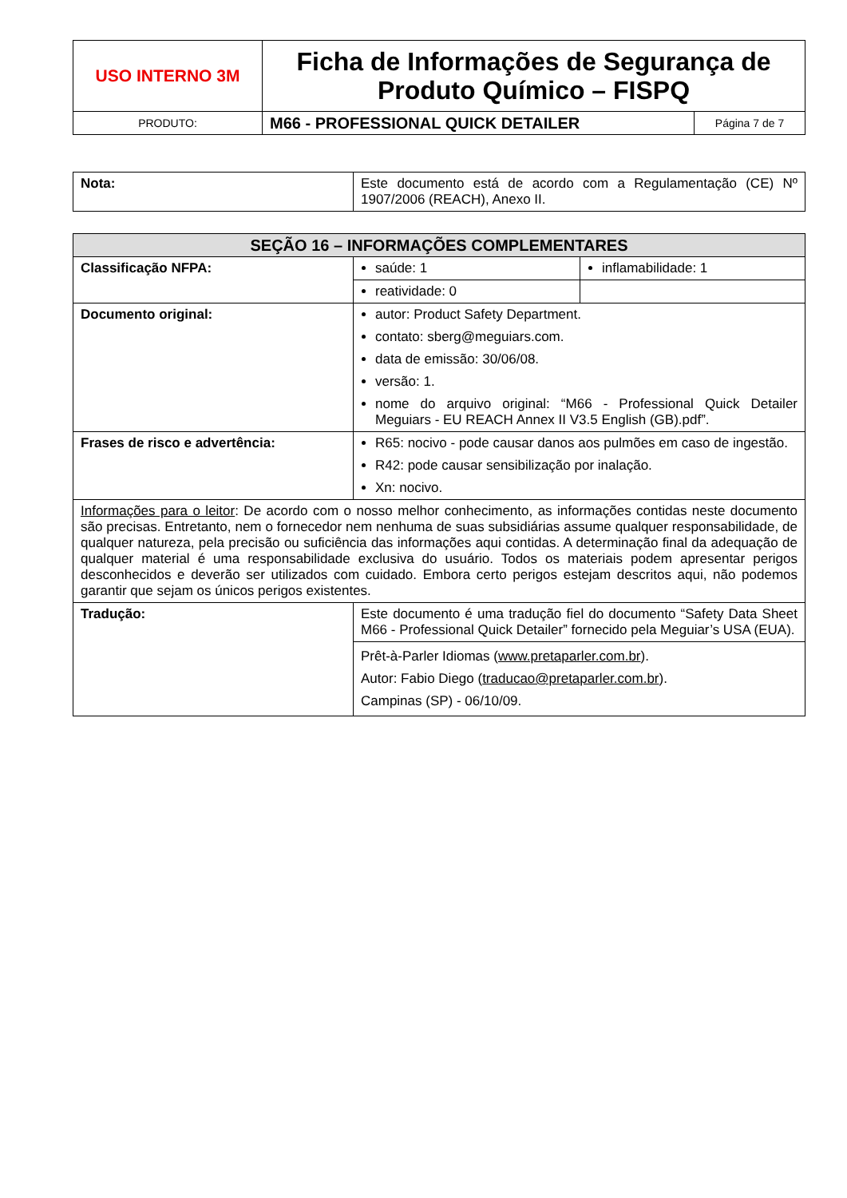| USO INTERNO 3M | Ficha de Informações de Segurança de Produto Químico – FISPQ | |
| PRODUTO: | M66 - PROFESSIONAL QUICK DETAILER | Página 7 de 7 |
| Nota: | Este documento está de acordo com a Regulamentação (CE) Nº 1907/2006 (REACH), Anexo II. |
| SEÇÃO 16 – INFORMAÇÕES COMPLEMENTARES | | |
| --- | --- | --- |
| Classificação NFPA: | saúde: 1 | inflamabilidade: 1 |
| | reatividade: 0 | |
| Documento original: | autor: Product Safety Department. contato: sberg@meguiars.com. data de emissão: 30/06/08. versão: 1. nome do arquivo original: “M66 - Professional Quick Detailer Meguiars - EU REACH Annex II V3.5 English (GB).pdf”. | |
| Frases de risco e advertência: | R65: nocivo - pode causar danos aos pulmões em caso de ingestão. R42: pode causar sensibilização por inalação. Xn: nocivo. | |
| Informações para o leitor : De acordo com o nosso melhor conhecimento, as informações contidas neste documento são precisas. Entretanto, nem o fornecedor nem nenhuma de suas subsidiárias assume qualquer responsabilidade, de qualquer natureza, pela precisão ou suficiência das informações aqui contidas. A determinação final da adequação de qualquer material é uma responsabilidade exclusiva do usuário. Todos os materiais podem apresentar perigos desconhecidos e deverão ser utilizados com cuidado. Embora certo perigos estejam descritos aqui, não podemos garantir que sejam os únicos perigos existentes. | | |
| Tradução: | Este documento é uma tradução fiel do documento “Safety Data Sheet M66 - Professional Quick Detailer” fornecido pela Meguiar’s USA (EUA). | |
| | Prêt-à-Parler Idiomas ( www.pretaparler.com.br ). Autor: Fabio Diego ( traducao@pretaparler.com.br ). Campinas (SP) - 06/10/09. | |